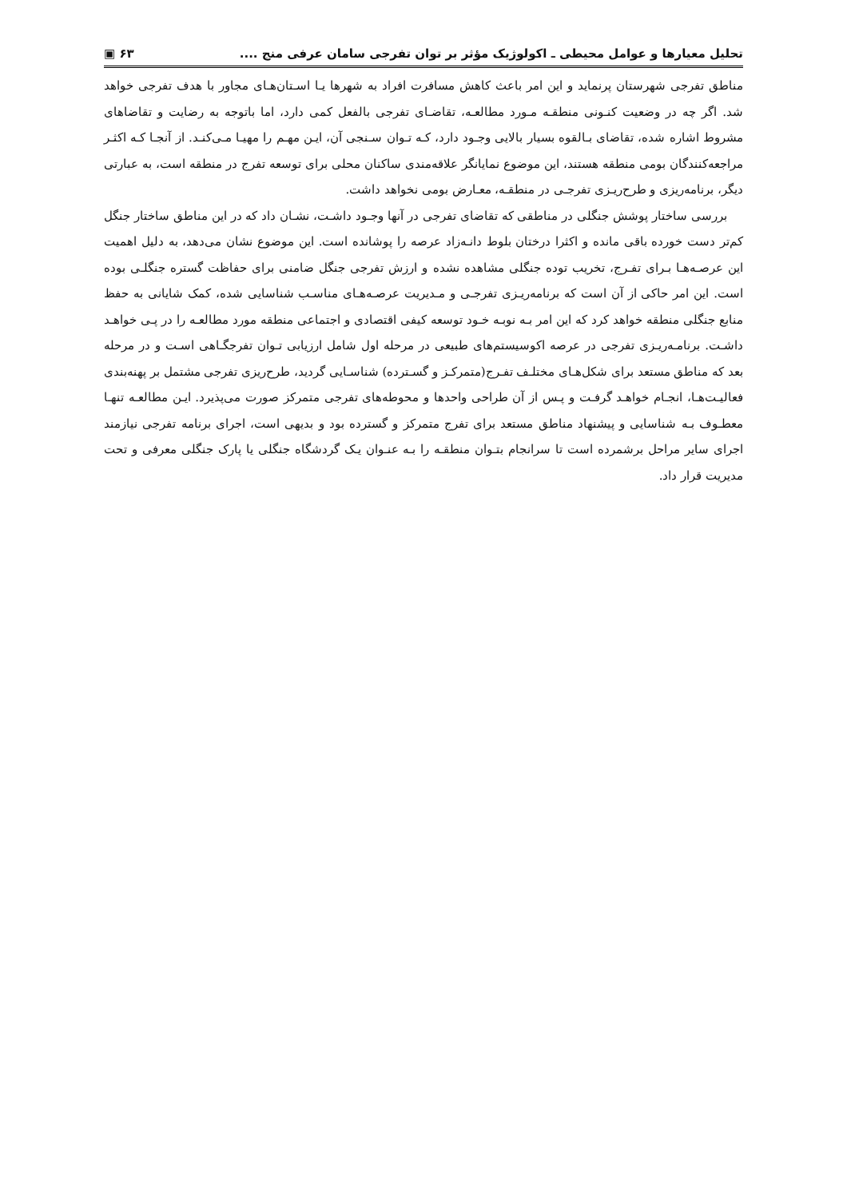تحلیل معیارها و عوامل محیطی ـ اکولوژیک مؤثر بر توان تفرجی سامان عرفی منج .... ۶۳ ▣
مناطق تفرجی شهرستان پرنماید و این امر باعث کاهش مسافرت افراد به شهرها یـا اسـتان‌هـای مجاور با هدف تفرجی خواهد شد. اگر چه در وضعیت کنـونی منطقـه مـورد مطالعـه، تقاضـای تفرجی بالفعل کمی دارد، اما باتوجه به رضایت و تقاضاهای مشروط اشاره شده، تقاضای بـالقوه بسیار بالایی وجـود دارد، کـه تـوان سـنجی آن، ایـن مهـم را مهیـا مـی‌کنـد. از آنجـا کـه اکثـر مراجعه‌کنندگان بومی منطقه هستند، این موضوع نمایانگر علاقه‌مندی ساکنان محلی برای توسعه تفرج در منطقه است، به عبارتی دیگر، برنامه‌ریزی و طرح‌ریـزی تفرجـی در منطقـه، معـارض بومی نخواهد داشت.
بررسی ساختار پوشش جنگلی در مناطقی که تقاضای تفرجی در آنها وجـود داشـت، نشـان داد که در این مناطق ساختار جنگل کم‌تر دست خورده باقی مانده و اکثرا درختان بلوط دانـه‌زاد عرصه را پوشانده است. این موضوع نشان می‌دهد، به دلیل اهمیت این عرصـه‌هـا بـرای تفـرج، تخریب توده جنگلی مشاهده نشده و ارزش تفرجی جنگل ضامنی برای حفاظت گستره جنگلـی بوده است. این امر حاکی از آن است که برنامه‌ریـزی تفرجـی و مـدیریت عرصـه‌هـای مناسـب شناسایی شده، کمک شایانی به حفظ منابع جنگلی منطقه خواهد کرد که این امر بـه نوبـه خـود توسعه کیفی اقتصادی و اجتماعی منطقه مورد مطالعـه را در پـی خواهـد داشـت. برنامـه‌ریـزی تفرجی در عرصه اکوسیستم‌های طبیعی در مرحله اول شامل ارزیابی تـوان تفرجگـاهی اسـت و در مرحله بعد که مناطق مستعد برای شکل‌هـای مختلـف تفـرج(متمرکـز و گسـترده) شناسـایی گردید، طرح‌ریزی تفرجی مشتمل بر پهنه‌بندی فعالیـت‌هـا، انجـام خواهـد گرفـت و پـس از آن طراحی واحدها و محوطه‌های تفرجی متمرکز صورت می‌پذیرد. ایـن مطالعـه تنهـا معطـوف بـه شناسایی و پیشنهاد مناطق مستعد برای تفرج متمرکز و گسترده بود و بدیهی است، اجرای برنامه تفرجی نیازمند اجرای سایر مراحل برشمرده است تا سرانجام بتـوان منطقـه را بـه عنـوان یـک گردشگاه جنگلی یا پارک جنگلی معرفی و تحت مدیریت قرار داد.